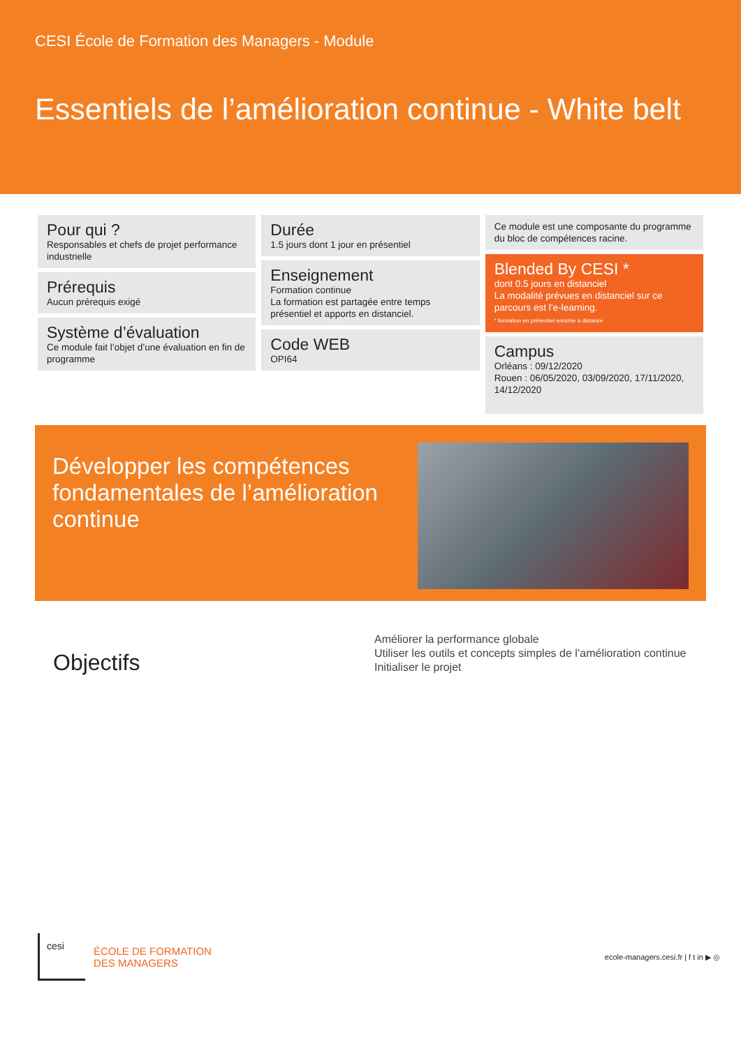CESI École de Formation des Managers - Module
Essentiels de l’amélioration continue - White belt
Pour qui ?
Responsables et chefs de projet performance industrielle
Prérequis
Aucun prérequis exigé
Système d’évaluation
Ce module fait l’objet d’une évaluation en fin de programme
Durée
1.5 jours dont 1 jour en présentiel
Enseignement
Formation continue
La formation est partagée entre temps présentiel et apports en distanciel.
Code WEB
OPI64
Ce module est une composante du programme du bloc de compétences racine.
Blended By CESI *
dont 0.5 jours en distanciel
La modalité prévues en distanciel sur ce parcours est l’e-learning.
* formation en présentiel enrichie à distance
Campus
Orléans : 09/12/2020
Rouen : 06/05/2020, 03/09/2020, 17/11/2020, 14/12/2020
Développer les compétences fondamentales de l’amélioration continue
Objectifs
Améliorer la performance globale
Utiliser les outils et concepts simples de l’amélioration continue
Initialiser le projet
cesi
ÉCOLE DE FORMATION
DES MANAGERS
ecole-managers.cesi.fr | f t in ▶ ◎